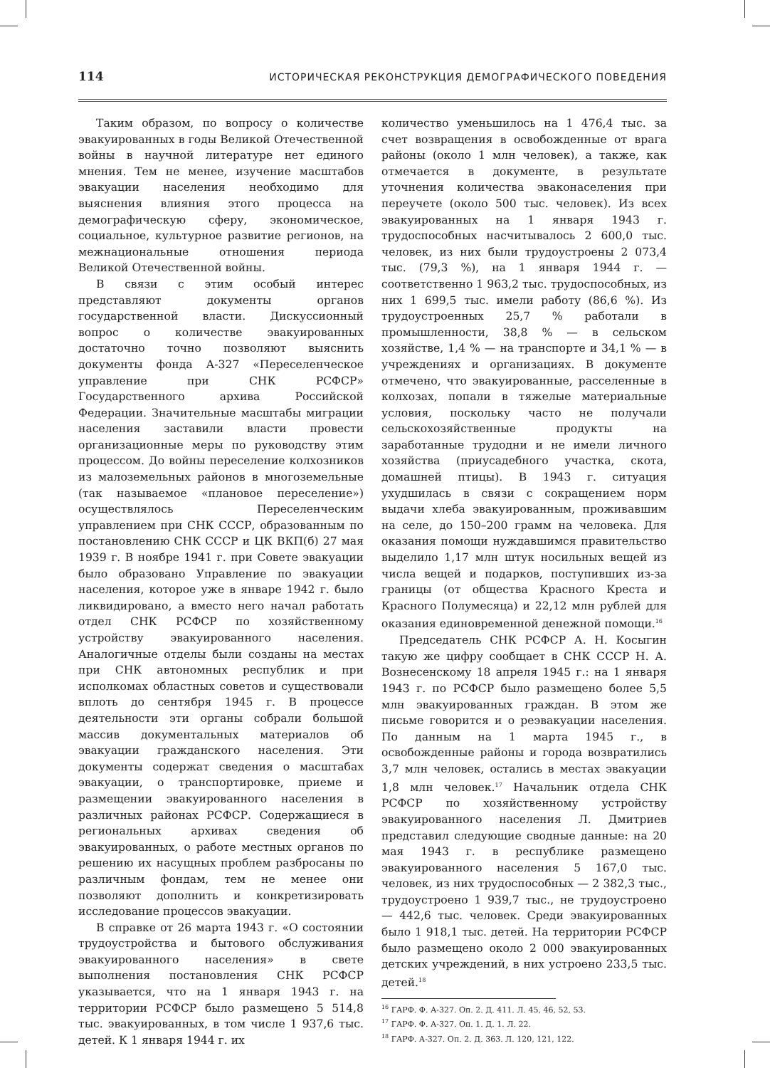114 ИСТОРИЧЕСКАЯ РЕКОНСТРУКЦИЯ ДЕМОГРАФИЧЕСКОГО ПОВЕДЕНИЯ
Таким образом, по вопросу о количестве эвакуированных в годы Великой Отечественной войны в научной литературе нет единого мнения. Тем не менее, изучение масштабов эвакуации населения необходимо для выяснения влияния этого процесса на демографическую сферу, экономическое, социальное, культурное развитие регионов, на межнациональные отношения периода Великой Отечественной войны.
В связи с этим особый интерес представляют документы органов государственной власти. Дискуссионный вопрос о количестве эвакуированных достаточно точно позволяют выяснить документы фонда А-327 «Переселенческое управление при СНК РСФСР» Государственного архива Российской Федерации. Значительные масштабы миграции населения заставили власти провести организационные меры по руководству этим процессом. До войны переселение колхозников из малоземельных районов в многоземельные (так называемое «плановое переселение») осуществлялось Переселенческим управлением при СНК СССР, образованным по постановлению СНК СССР и ЦК ВКП(б) 27 мая 1939 г. В ноябре 1941 г. при Совете эвакуации было образовано Управление по эвакуации населения, которое уже в январе 1942 г. было ликвидировано, а вместо него начал работать отдел СНК РСФСР по хозяйственному устройству эвакуированного населения. Аналогичные отделы были созданы на местах при СНК автономных республик и при исполкомах областных советов и существовали вплоть до сентября 1945 г. В процессе деятельности эти органы собрали большой массив документальных материалов об эвакуации гражданского населения. Эти документы содержат сведения о масштабах эвакуации, о транспортировке, приеме и размещении эвакуированного населения в различных районах РСФСР. Содержащиеся в региональных архивах сведения об эвакуированных, о работе местных органов по решению их насущных проблем разбросаны по различным фондам, тем не менее они позволяют дополнить и конкретизировать исследование процессов эвакуации.
В справке от 26 марта 1943 г. «О состоянии трудоустройства и бытового обслуживания эвакуированного населения» в свете выполнения постановления СНК РСФСР указывается, что на 1 января 1943 г. на территории РСФСР было размещено 5 514,8 тыс. эвакуированных, в том числе 1 937,6 тыс. детей. К 1 января 1944 г. их
количество уменьшилось на 1 476,4 тыс. за счет возвращения в освобожденные от врага районы (около 1 млн человек), а также, как отмечается в документе, в результате уточнения количества эваконаселения при переучете (около 500 тыс. человек). Из всех эвакуированных на 1 января 1943 г. трудоспособных насчитывалось 2 600,0 тыс. человек, из них были трудоустроены 2 073,4 тыс. (79,3 %), на 1 января 1944 г. — соответственно 1 963,2 тыс. трудоспособных, из них 1 699,5 тыс. имели работу (86,6 %). Из трудоустроенных 25,7 % работали в промышленности, 38,8 % — в сельском хозяйстве, 1,4 % — на транспорте и 34,1 % — в учреждениях и организациях. В документе отмечено, что эвакуированные, расселенные в колхозах, попали в тяжелые материальные условия, поскольку часто не получали сельскохозяйственные продукты на заработанные трудодни и не имели личного хозяйства (приусадебного участка, скота, домашней птицы). В 1943 г. ситуация ухудшилась в связи с сокращением норм выдачи хлеба эвакуированным, проживавшим на селе, до 150–200 грамм на человека. Для оказания помощи нуждавшимся правительство выделило 1,17 млн штук носильных вещей из числа вещей и подарков, поступивших из-за границы (от общества Красного Креста и Красного Полумесяца) и 22,12 млн рублей для оказания единовременной денежной помощи.<sup>16</sup>
Председатель СНК РСФСР А. Н. Косыгин такую же цифру сообщает в СНК СССР Н. А. Вознесенскому 18 апреля 1945 г.: на 1 января 1943 г. по РСФСР было размещено более 5,5 млн эвакуированных граждан. В этом же письме говорится и о реэвакуации населения. По данным на 1 марта 1945 г., в освобожденные районы и города возвратились 3,7 млн человек, остались в местах эвакуации 1,8 млн человек.<sup>17</sup> Начальник отдела СНК РСФСР по хозяйственному устройству эвакуированного населения Л. Дмитриев представил следующие сводные данные: на 20 мая 1943 г. в республике размещено эвакуированного населения 5 167,0 тыс. человек, из них трудоспособных — 2 382,3 тыс., трудоустроено 1 939,7 тыс., не трудоустроено — 442,6 тыс. человек. Среди эвакуированных было 1 918,1 тыс. детей. На территории РСФСР было размещено около 2 000 эвакуированных детских учреждений, в них устроено 233,5 тыс. детей.<sup>18</sup>
<sup>16</sup> ГАРФ. Ф. А-327. Оп. 2. Д. 411. Л. 45, 46, 52, 53.
<sup>17</sup> ГАРФ. Ф. А-327. Оп. 1. Д. 1. Л. 22.
<sup>18</sup> ГАРФ. А-327. Оп. 2. Д. 363. Л. 120, 121, 122.